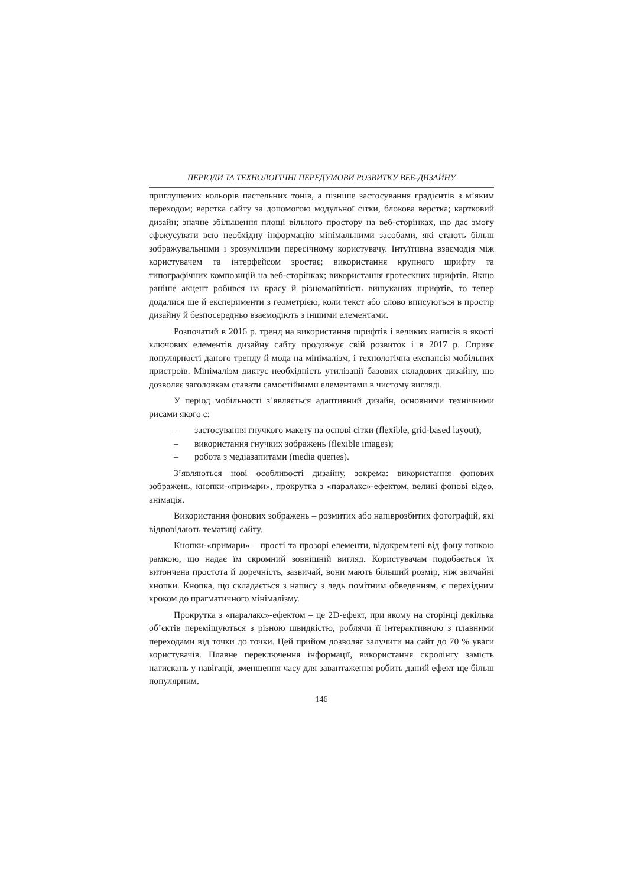ПЕРІОДИ ТА ТЕХНОЛОГІЧНІ ПЕРЕДУМОВИ РОЗВИТКУ ВЕБ-ДИЗАЙНУ
приглушених кольорів пастельних тонів, а пізніше застосування градієнтів з м’яким переходом; верстка сайту за допомогою модульної сітки, блокова верстка; картковий дизайн; значне збільшення площі вільного простору на веб-сторінках, що дає змогу сфокусувати всю необхідну інформацію мінімальними засобами, які стають більш зображувальними і зрозумілими пересічному користувачу. Інтуїтивна взаємодія між користувачем та інтерфейсом зростає; використання крупного шрифту та типографічних композицій на веб-сторінках; використання гротескних шрифтів. Якщо раніше акцент робився на красу й різноманітність вишуканих шрифтів, то тепер додалися ще й експерименти з геометрією, коли текст або слово вписуються в простір дизайну й безпосередньо взаємодіють з іншими елементами.
Розпочатий в 2016 р. тренд на використання шрифтів і великих написів в якості ключових елементів дизайну сайту продовжує свій розвиток і в 2017 р. Сприяє популярності даного тренду й мода на мінімалізм, і технологічна експансія мобільних пристроїв. Мінімалізм диктує необхідність утилізації базових складових дизайну, що дозволяє заголовкам ставати самостійними елементами в чистому вигляді.
У період мобільності з’являється адаптивний дизайн, основними технічними рисами якого є:
– застосування гнучкого макету на основі сітки (flexible, grid-based layout);
– використання гнучких зображень (flexible images);
– робота з медіазапитами (media queries).
З’являються нові особливості дизайну, зокрема: використання фонових зображень, кнопки-«примари», прокрутка з «паралакс»-ефектом, великі фонові відео, анімація.
Використання фонових зображень – розмитих або напіврозбитих фотографій, які відповідають тематиці сайту.
Кнопки-«примари» – прості та прозорі елементи, відокремлені від фону тонкою рамкою, що надає їм скромний зовнішній вигляд. Користувачам подобається їх витончена простота й доречність, зазвичай, вони мають більший розмір, ніж звичайні кнопки. Кнопка, що складається з напису з ледь помітним обведенням, є перехідним кроком до прагматичного мінімалізму.
Прокрутка з «паралакс»-ефектом – це 2D-ефект, при якому на сторінці декілька об’єктів переміщуються з різною швидкістю, роблячи її інтерактивною з плавними переходами від точки до точки. Цей прийом дозволяє залучити на сайт до 70 % уваги користувачів. Плавне переключення інформації, використання скролінгу замість натискань у навігації, зменшення часу для завантаження робить даний ефект ще більш популярним.
146